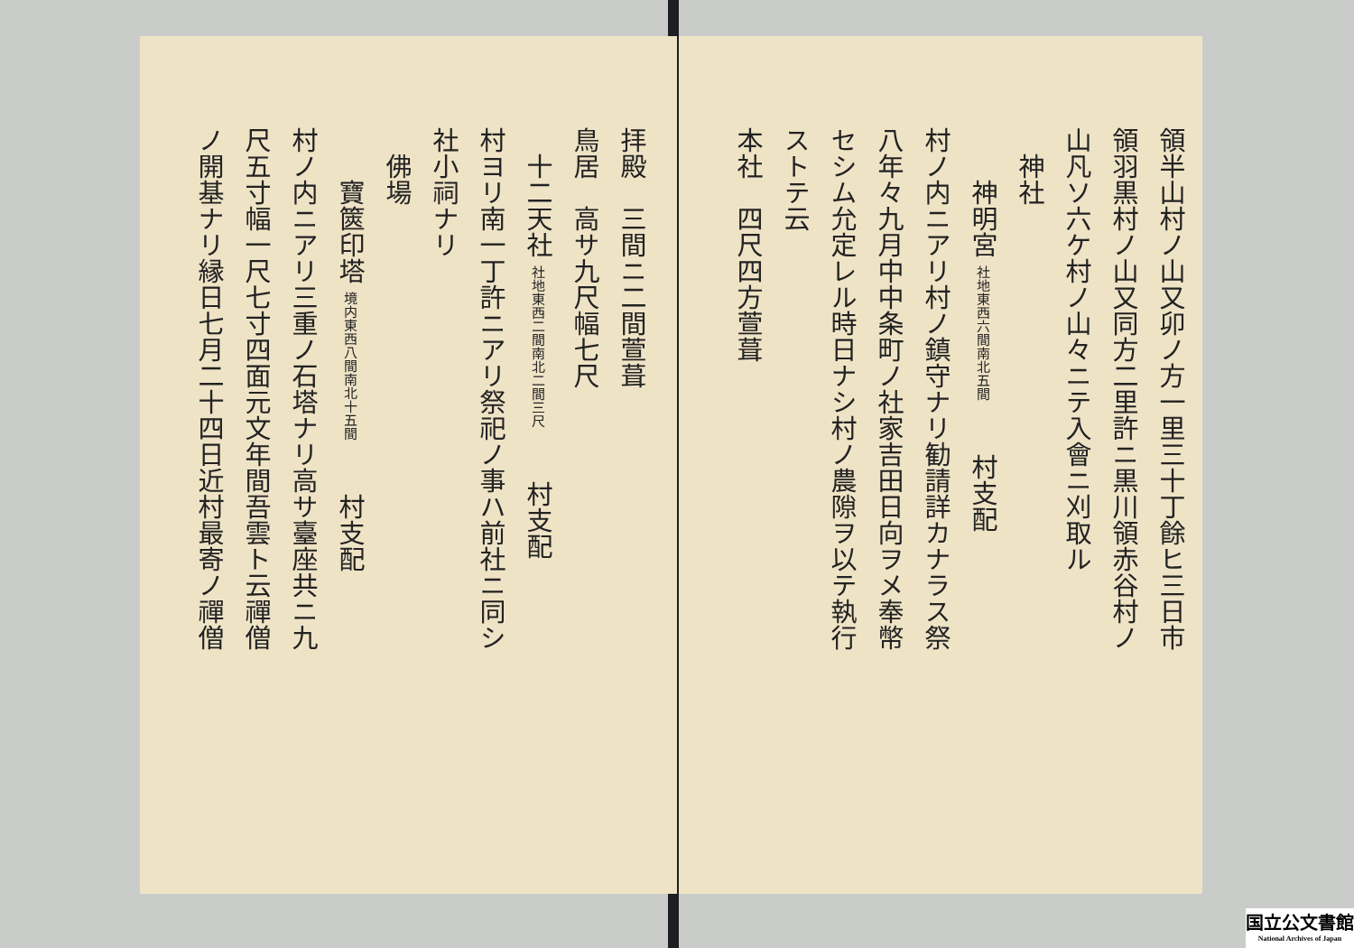領半山村ノ山又卯ノ方一里三十丁餘ヒ三日市
領羽黒村ノ山又同方二里許ニ黒川領赤谷村ノ
山凡ソ六ケ村ノ山々ニテ入會ニ刈取ル
　神社
　　神明宮 社地東西六間南北五間　　村支配
村ノ内ニアリ村ノ鎮守ナリ勧請詳カナラス祭
八年々九月中中条町ノ社家吉田日向ヲメ奉幣
セシム允定レル時日ナシ村ノ農隙ヲ以テ執行
ストテ云
本社　四尺四方萱葺
拝殿　三間ニ二間萱葺
鳥居　高サ九尺幅七尺
　十二天社 社地東西二間南北二間三尺　　村支配
村ヨリ南一丁許ニアリ祭祀ノ事ハ前社ニ同シ
社小祠ナリ
　佛場
　　寶篋印塔 境内東西八間南北十五間　　村支配
村ノ内ニアリ三重ノ石塔ナリ高サ臺座共ニ九
尺五寸幅一尺七寸四面元文年間吾雲ト云禪僧
ノ開基ナリ縁日七月二十四日近村最寄ノ禪僧
国立公文書館
National Archives of Japan